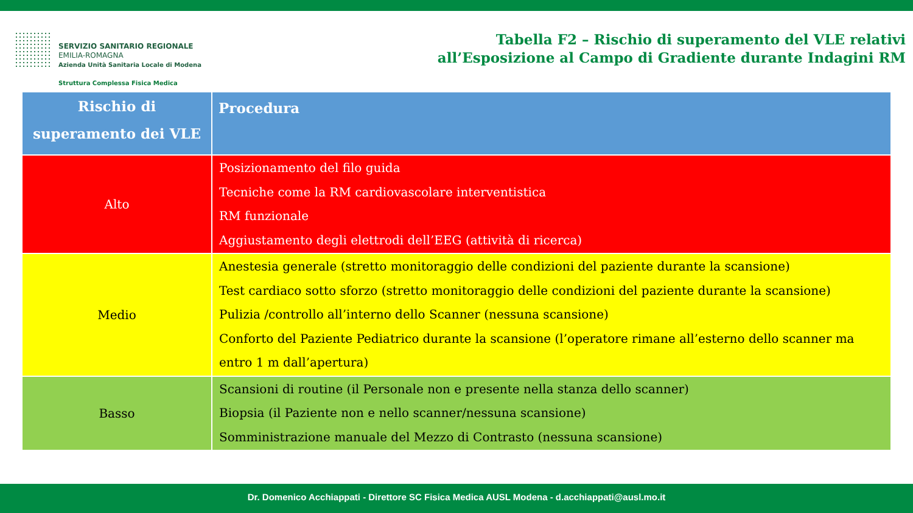SERVIZIO SANITARIO REGIONALE
EMILIA-ROMAGNA
Azienda Unità Sanitaria Locale di Modena
Struttura Complessa Fisica Medica
Tabella F2 – Rischio di superamento del VLE relativi
all’Esposizione al Campo di Gradiente durante Indagini RM
| Rischio di superamento dei VLE | Procedura |
| --- | --- |
| Alto | Posizionamento del filo guida Tecniche come la RM cardiovascolare interventistica RM funzionale Aggiustamento degli elettrodi dell’EEG (attività di ricerca) |
| Medio | Anestesia generale (stretto monitoraggio delle condizioni del paziente durante la scansione) Test cardiaco sotto sforzo (stretto monitoraggio delle condizioni del paziente durante la scansione) Pulizia /controllo all’interno dello Scanner (nessuna scansione) Conforto del Paziente Pediatrico durante la scansione (l’operatore rimane all’esterno dello scanner ma entro 1 m dall’apertura) |
| Basso | Scansioni di routine (il Personale non e presente nella stanza dello scanner) Biopsia (il Paziente non e nello scanner/nessuna scansione) Somministrazione manuale del Mezzo di Contrasto (nessuna scansione) |
Dr. Domenico Acchiappati - Direttore SC Fisica Medica AUSL Modena - d.acchiappati@ausl.mo.it